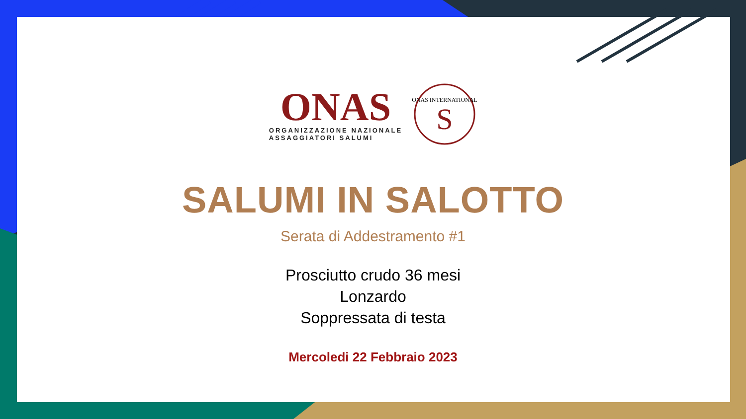ONAS
ORGANIZZAZIONE NAZIONALE
ASSAGGIATORI SALUMI
ONAS INTERNATIONAL
S
SALUMI IN SALOTTO
Serata di Addestramento #1
Prosciutto crudo 36 mesi
Lonzardo
Soppressata di testa
Mercoledi 22 Febbraio 2023